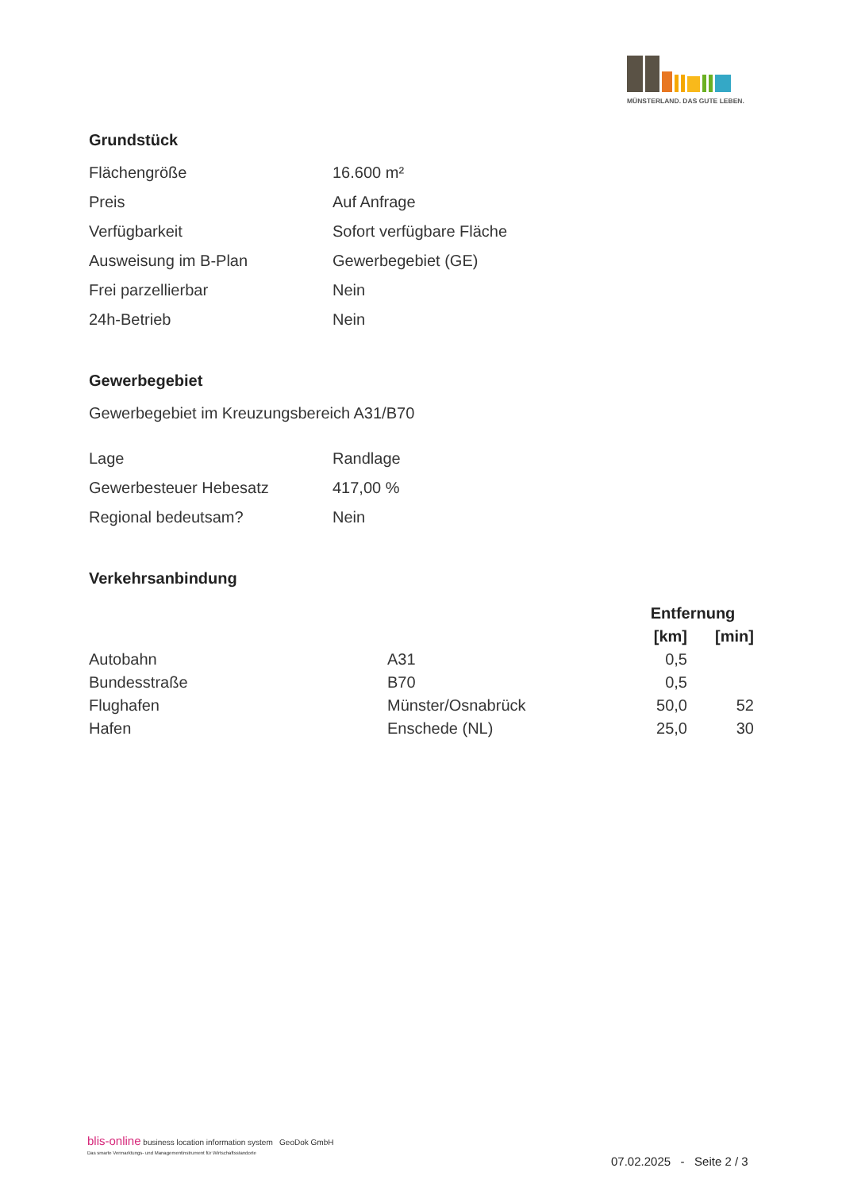MÜNSTERLAND. DAS GUTE LEBEN.
Grundstück
| Flächengröße | 16.600 m² |
| Preis | Auf Anfrage |
| Verfügbarkeit | Sofort verfügbare Fläche |
| Ausweisung im B-Plan | Gewerbegebiet (GE) |
| Frei parzellierbar | Nein |
| 24h-Betrieb | Nein |
Gewerbegebiet
Gewerbegebiet im Kreuzungsbereich A31/B70
| Lage | Randlage |
| Gewerbesteuer Hebesatz | 417,00 % |
| Regional bedeutsam? | Nein |
Verkehrsanbindung
| | | Entfernung | |
| --- | --- | --- | --- |
| | | [km] | [min] |
| Autobahn | A31 | 0,5 | |
| Bundesstraße | B70 | 0,5 | |
| Flughafen | Münster/Osnabrück | 50,0 | 52 |
| Hafen | Enschede (NL) | 25,0 | 30 |
blis-online business location information system GeoDok GmbH
Das smarte Vermarktungs- und Managementinstrument für Wirtschaftsstandorte
07.02.2025 - Seite 2 / 3